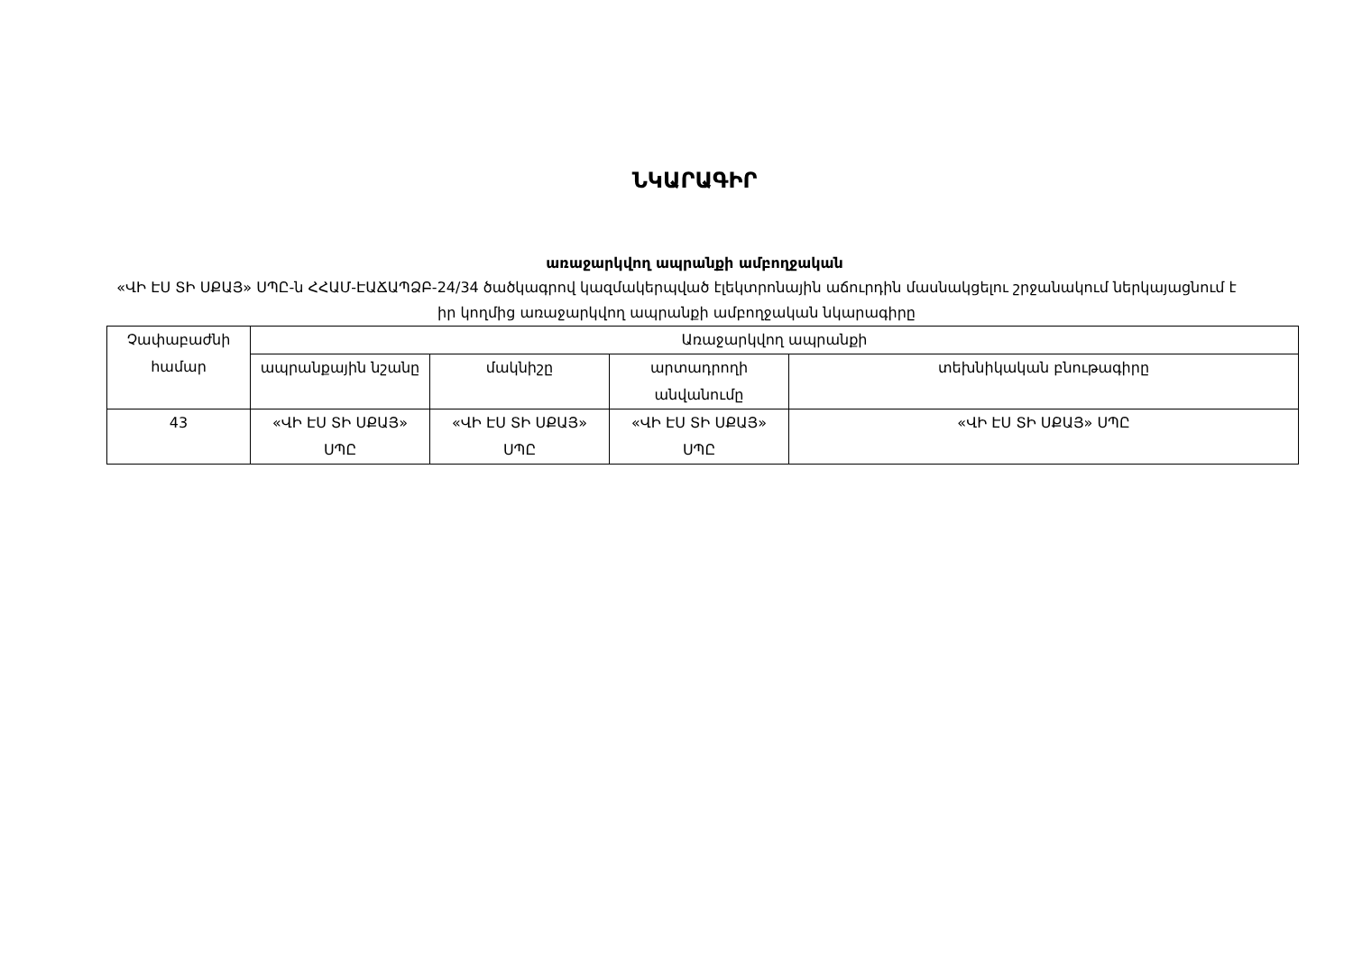ՆԿԱՐԱԳԻՐ
առաջարկվող ապրանքի ամբողջական
«ՎԻ ԷՍ ՏԻ ՍՔԱՅ» ՍՊԸ-ն ՀՀԱՄ-ԷԱՃԱՊՁԲ-24/34 ծածկագրով կազմակերպված էլեկտրոնային աճուրդին մասնակցելու շրջանակում ներկայացնում է իր կողմից առաջարկվող ապրանքի ամբողջական նկարագիրը
| Չափաբաժնի համար | Առաջարկվող ապրանքի | | | |
| --- | --- | --- | --- | --- |
| | ապրանքային նշանը | մակնիշը | արտադրողի անվանումը | տեխնիկական բնութագիրը |
| 43 | «ՎԻ ԷՍ ՏԻ ՍՔԱՅ» ՍՊԸ | «ՎԻ ԷՍ ՏԻ ՍՔԱՅ» ՍՊԸ | «ՎԻ ԷՍ ՏԻ ՍՔԱՅ» ՍՊԸ | «ՎԻ ԷՍ ՏԻ ՍՔԱՅ» ՍՊԸ |